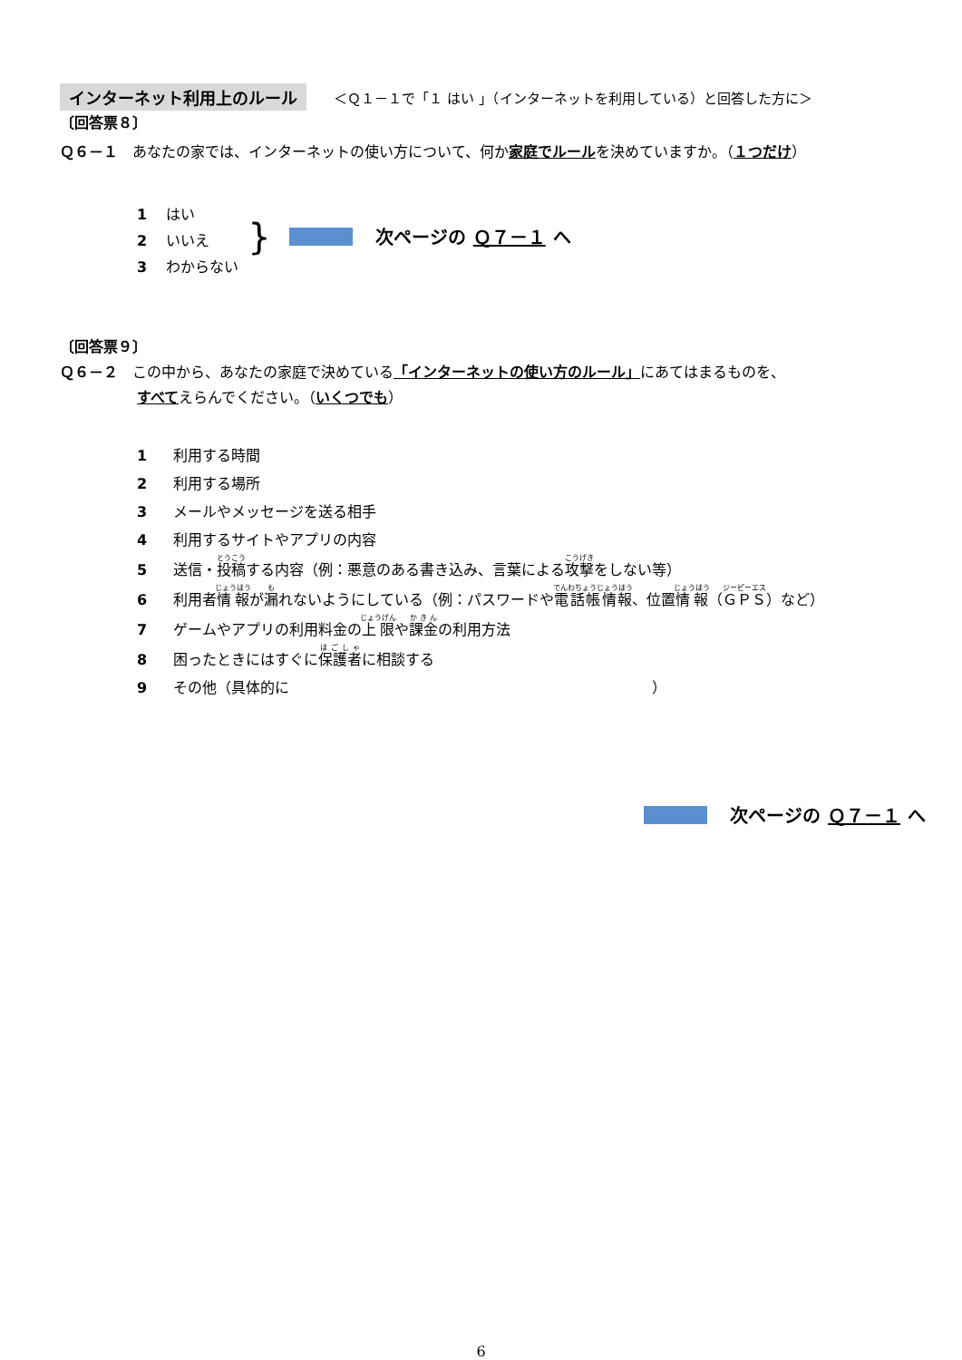インターネット利用上のルール ＜Ｑ１－１で「１ はい 」（インターネットを利用している）と回答した方に＞
〔回答票８〕
Ｑ６－１　あなたの家では、インターネットの使い方について、何か家庭でルールを決めていますか。（１つだけ）
1　 はい
2　 いいえ
3　 わからない
}
次ページの Ｑ７－１ へ
〔回答票９〕
Ｑ６－２　この中から、あなたの家庭で決めている「インターネットの使い方のルール」にあてはまるものを、
すべてえらんでください。（いくつでも）
1 利用する時間
2 利用する場所
3 メールやメッセージを送る相手
4 利用するサイトやアプリの内容
5 送信・投稿する内容（例：悪意のある書き込み、言葉による攻撃をしない等）
6 利用者情報が漏れないようにしている（例：パスワードや電話帳情報、位置情報（ＧＰＳ）など）
7 ゲームやアプリの利用料金の上限や課金の利用方法
8 困ったときにはすぐに保護者に相談する
9 その他（具体的に ）
次ページの Ｑ７－１ へ
6